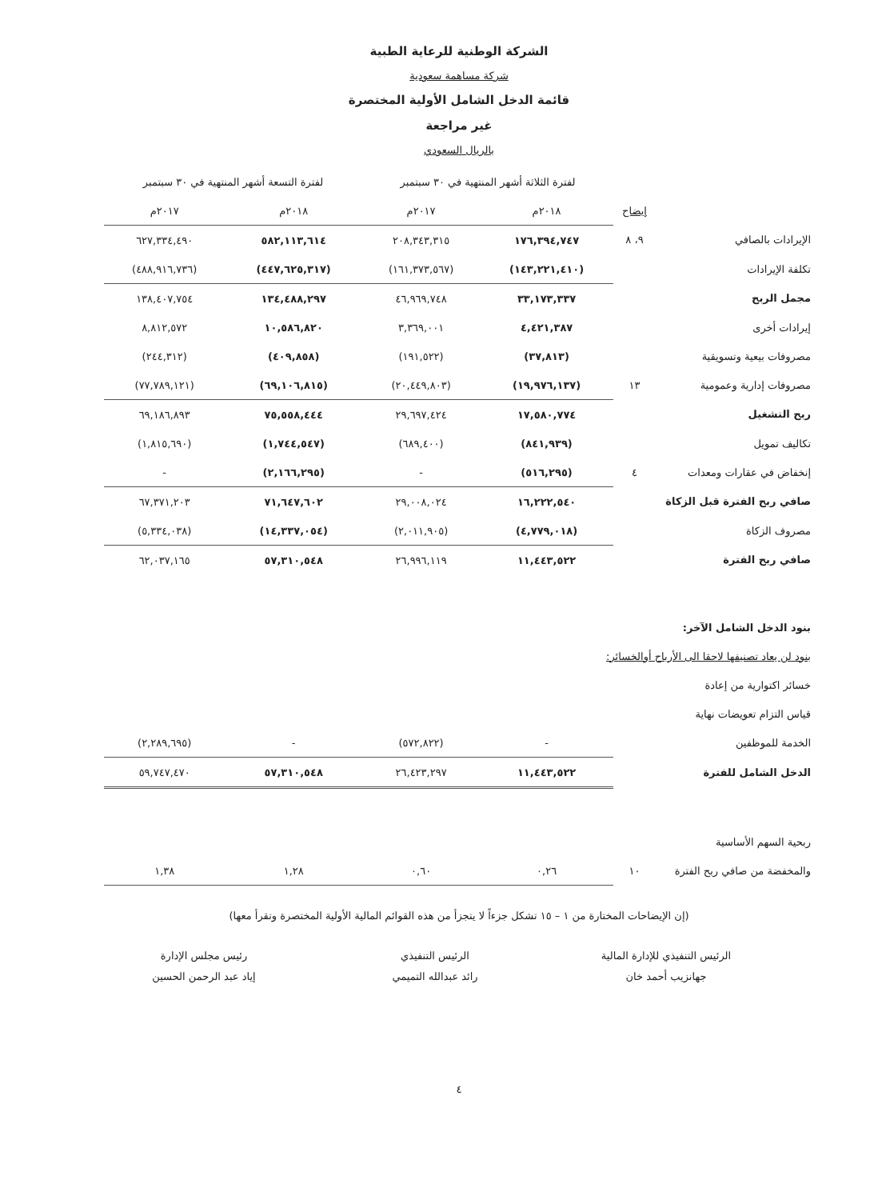الشركة الوطنية للرعاية الطبية
شركة مساهمة سعودية
قائمة الدخل الشامل الأولية المختصرة
غير مراجعة
بالريال السعودي
| | | لفترة الثلاثة أشهر المنتهية في ٣٠ سبتمبر | | لفترة التسعة أشهر المنتهية في ٣٠ سبتمبر | |
| --- | --- | --- | --- | --- | --- |
| | إيضاح | ٢٠١٨م | ٢٠١٧م | ٢٠١٨م | ٢٠١٧م |
| الإيرادات بالصافي | ٩، ٨ | ١٧٦,٣٩٤,٧٤٧ | ٢٠٨,٣٤٣,٣١٥ | ٥٨٢,١١٣,٦١٤ | ٦٢٧,٣٣٤,٤٩٠ |
| تكلفة الإيرادات | | (١٤٣,٢٢١,٤١٠) | (١٦١,٣٧٣,٥٦٧) | (٤٤٧,٦٢٥,٣١٧) | (٤٨٨,٩١٦,٧٣٦) |
| مجمل الربح | | ٣٣,١٧٣,٣٣٧ | ٤٦,٩٦٩,٧٤٨ | ١٣٤,٤٨٨,٢٩٧ | ١٣٨,٤٠٧,٧٥٤ |
| إيرادات أخرى | | ٤,٤٢١,٣٨٧ | ٣,٣٦٩,٠٠١ | ١٠,٥٨٦,٨٢٠ | ٨,٨١٢,٥٧٢ |
| مصروفات بيعية وتسويقية | | (٣٧,٨١٣) | (١٩١,٥٢٢) | (٤٠٩,٨٥٨) | (٢٤٤,٣١٢) |
| مصروفات إدارية وعمومية | ١٣ | (١٩,٩٧٦,١٣٧) | (٢٠,٤٤٩,٨٠٣) | (٦٩,١٠٦,٨١٥) | (٧٧,٧٨٩,١٢١) |
| ربح التشغيل | | ١٧,٥٨٠,٧٧٤ | ٢٩,٦٩٧,٤٢٤ | ٧٥,٥٥٨,٤٤٤ | ٦٩,١٨٦,٨٩٣ |
| تكاليف تمويل | | (٨٤١,٩٣٩) | (٦٨٩,٤٠٠) | (١,٧٤٤,٥٤٧) | (١,٨١٥,٦٩٠) |
| إنخفاض في عقارات ومعدات | ٤ | (٥١٦,٢٩٥) | - | (٢,١٦٦,٢٩٥) | - |
| صافي ربح الفترة قبل الزكاة | | ١٦,٢٢٢,٥٤٠ | ٢٩,٠٠٨,٠٢٤ | ٧١,٦٤٧,٦٠٢ | ٦٧,٣٧١,٢٠٣ |
| مصروف الزكاة | | (٤,٧٧٩,٠١٨) | (٢,٠١١,٩٠٥) | (١٤,٣٣٧,٠٥٤) | (٥,٣٣٤,٠٣٨) |
| صافي ربح الفترة | | ١١,٤٤٣,٥٢٢ | ٢٦,٩٩٦,١١٩ | ٥٧,٣١٠,٥٤٨ | ٦٢,٠٣٧,١٦٥ |
| بنود الدخل الشامل الآخر: | | | | | |
| بنود لن يعاد تصنيفها لاحقا الى الأرباح أوالخسائر: | | | | | |
| خسائر اكتوارية من إعادة | | | | | |
| قياس التزام تعويضات نهاية | | | | | |
| الخدمة للموظفين | | - | (٥٧٢,٨٢٢) | - | (٢,٢٨٩,٦٩٥) |
| الدخل الشامل للفترة | | ١١,٤٤٣,٥٢٢ | ٢٦,٤٢٣,٢٩٧ | ٥٧,٣١٠,٥٤٨ | ٥٩,٧٤٧,٤٧٠ |
| ربحية السهم الأساسية | | | | | |
| والمخفضة من صافي ربح الفترة | ١٠ | ٠,٢٦ | ٠,٦٠ | ١,٢٨ | ١,٣٨ |
(إن الإيضاحات المختارة من ١ – ١٥ تشكل جزءاً لا يتجزأ من هذه القوائم المالية الأولية المختصرة وتقرأ معها)
الرئيس التنفيذي للإدارة المالية
جهانزيب أحمد خان
الرئيس التنفيذي
رائد عبدالله التميمي
رئيس مجلس الإدارة
إياد عبد الرحمن الحسين
٤